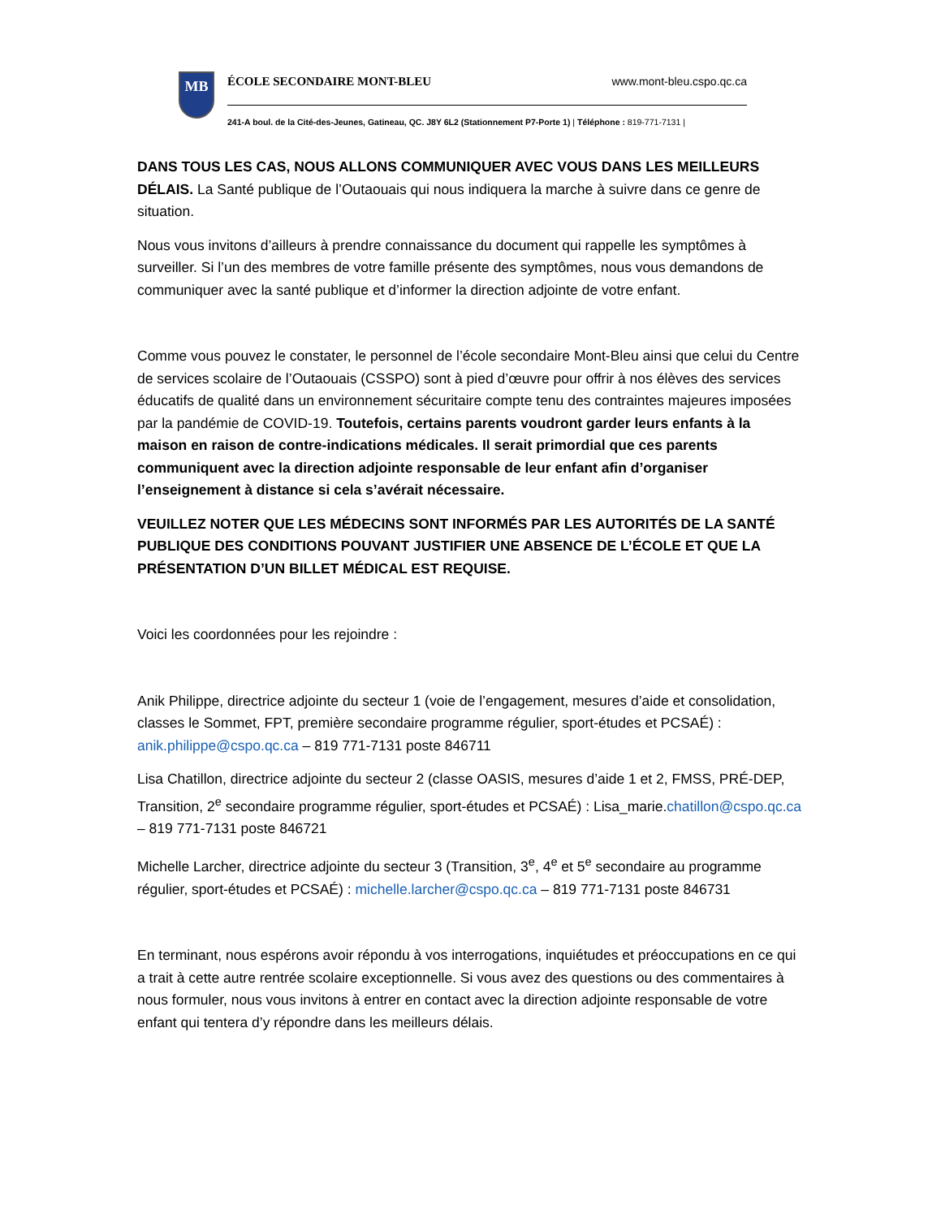MB
ÉCOLE SECONDAIRE MONT-BLEU www.mont-bleu.cspo.qc.ca
241-A boul. de la Cité-des-Jeunes, Gatineau, QC. J8Y 6L2 (Stationnement P7-Porte 1) | Téléphone : 819-771-7131 |
DANS TOUS LES CAS, NOUS ALLONS COMMUNIQUER AVEC VOUS DANS LES MEILLEURS DÉLAIS. La Santé publique de l’Outaouais qui nous indiquera la marche à suivre dans ce genre de situation.
Nous vous invitons d’ailleurs à prendre connaissance du document qui rappelle les symptômes à surveiller. Si l’un des membres de votre famille présente des symptômes, nous vous demandons de communiquer avec la santé publique et d’informer la direction adjointe de votre enfant.
Comme vous pouvez le constater, le personnel de l’école secondaire Mont-Bleu ainsi que celui du Centre de services scolaire de l’Outaouais (CSSPO) sont à pied d’œuvre pour offrir à nos élèves des services éducatifs de qualité dans un environnement sécuritaire compte tenu des contraintes majeures imposées par la pandémie de COVID-19. Toutefois, certains parents voudront garder leurs enfants à la maison en raison de contre-indications médicales. Il serait primordial que ces parents communiquent avec la direction adjointe responsable de leur enfant afin d’organiser l’enseignement à distance si cela s’avérait nécessaire.
VEUILLEZ NOTER QUE LES MÉDECINS SONT INFORMÉS PAR LES AUTORITÉS DE LA SANTÉ PUBLIQUE DES CONDITIONS POUVANT JUSTIFIER UNE ABSENCE DE L’ÉCOLE ET QUE LA PRÉSENTATION D’UN BILLET MÉDICAL EST REQUISE.
Voici les coordonnées pour les rejoindre :
Anik Philippe, directrice adjointe du secteur 1 (voie de l’engagement, mesures d’aide et consolidation, classes le Sommet, FPT, première secondaire programme régulier, sport-études et PCSAÉ) : anik.philippe@cspo.qc.ca – 819 771-7131 poste 846711
Lisa Chatillon, directrice adjointe du secteur 2 (classe OASIS, mesures d’aide 1 et 2, FMSS, PRÉ-DEP, Transition, 2<sup>e</sup> secondaire programme régulier, sport-études et PCSAÉ) : Lisa_marie.chatillon@cspo.qc.ca – 819 771-7131 poste 846721
Michelle Larcher, directrice adjointe du secteur 3 (Transition, 3<sup>e</sup>, 4<sup>e</sup> et 5<sup>e</sup> secondaire au programme régulier, sport-études et PCSAÉ) : michelle.larcher@cspo.qc.ca – 819 771-7131 poste 846731
En terminant, nous espérons avoir répondu à vos interrogations, inquiétudes et préoccupations en ce qui a trait à cette autre rentrée scolaire exceptionnelle. Si vous avez des questions ou des commentaires à nous formuler, nous vous invitons à entrer en contact avec la direction adjointe responsable de votre enfant qui tentera d’y répondre dans les meilleurs délais.